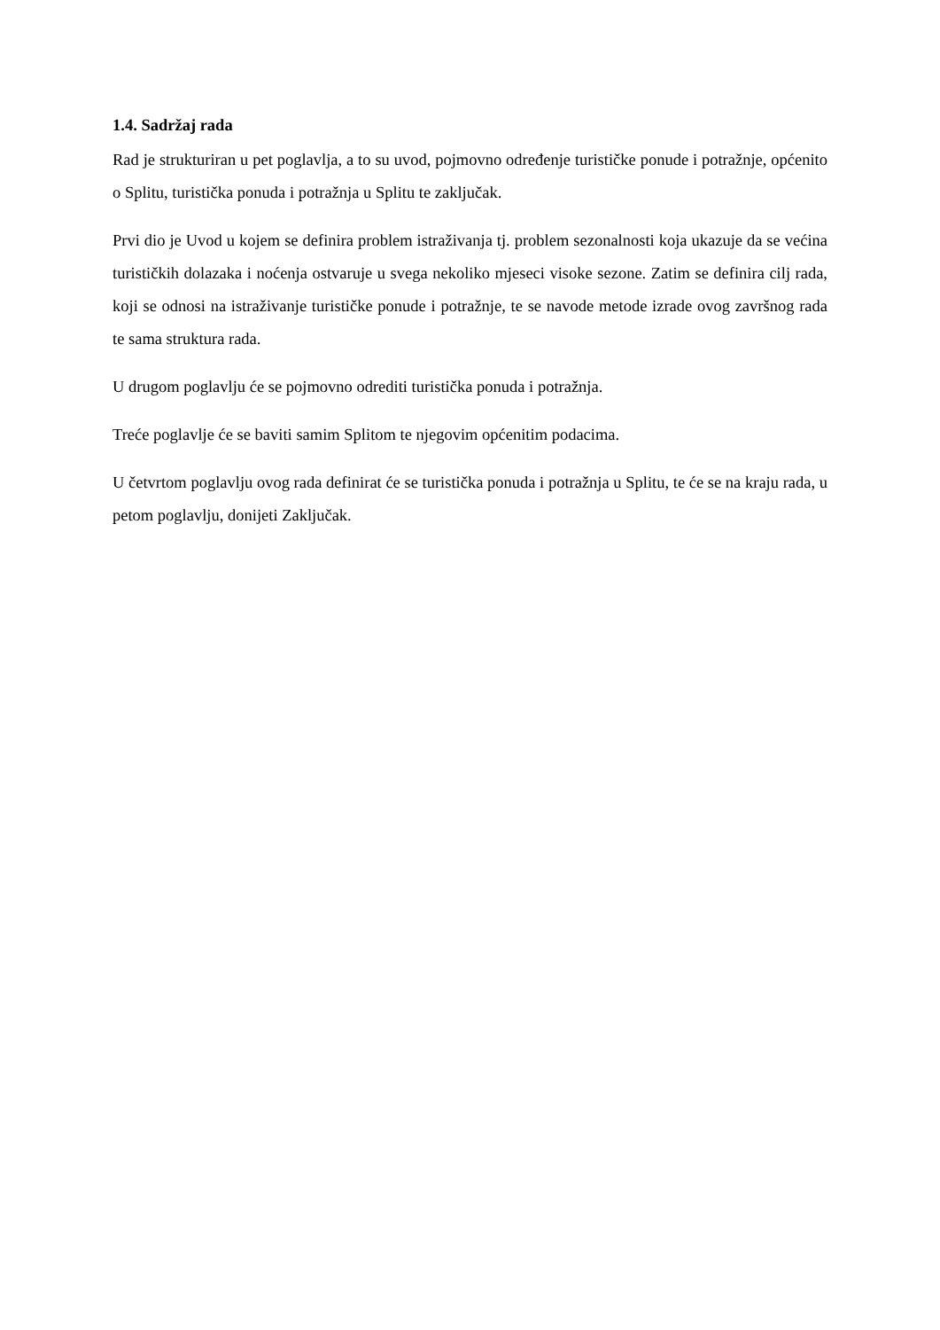1.4. Sadržaj rada
Rad je strukturiran u pet poglavlja, a to su uvod, pojmovno određenje turističke ponude i potražnje, općenito o Splitu, turistička ponuda i potražnja u Splitu te zaključak.
Prvi dio je Uvod u kojem se definira problem istraživanja tj. problem sezonalnosti koja ukazuje da se većina turističkih dolazaka i noćenja ostvaruje u svega nekoliko mjeseci visoke sezone. Zatim se definira cilj rada, koji se odnosi na istraživanje turističke ponude i potražnje, te se navode metode izrade ovog završnog rada te sama struktura rada.
U drugom poglavlju će se pojmovno odrediti turistička ponuda i potražnja.
Treće poglavlje će se baviti samim Splitom te njegovim općenitim podacima.
U četvrtom poglavlju ovog rada definirat će se turistička ponuda i potražnja u Splitu, te će se na kraju rada, u petom poglavlju, donijeti Zaključak.